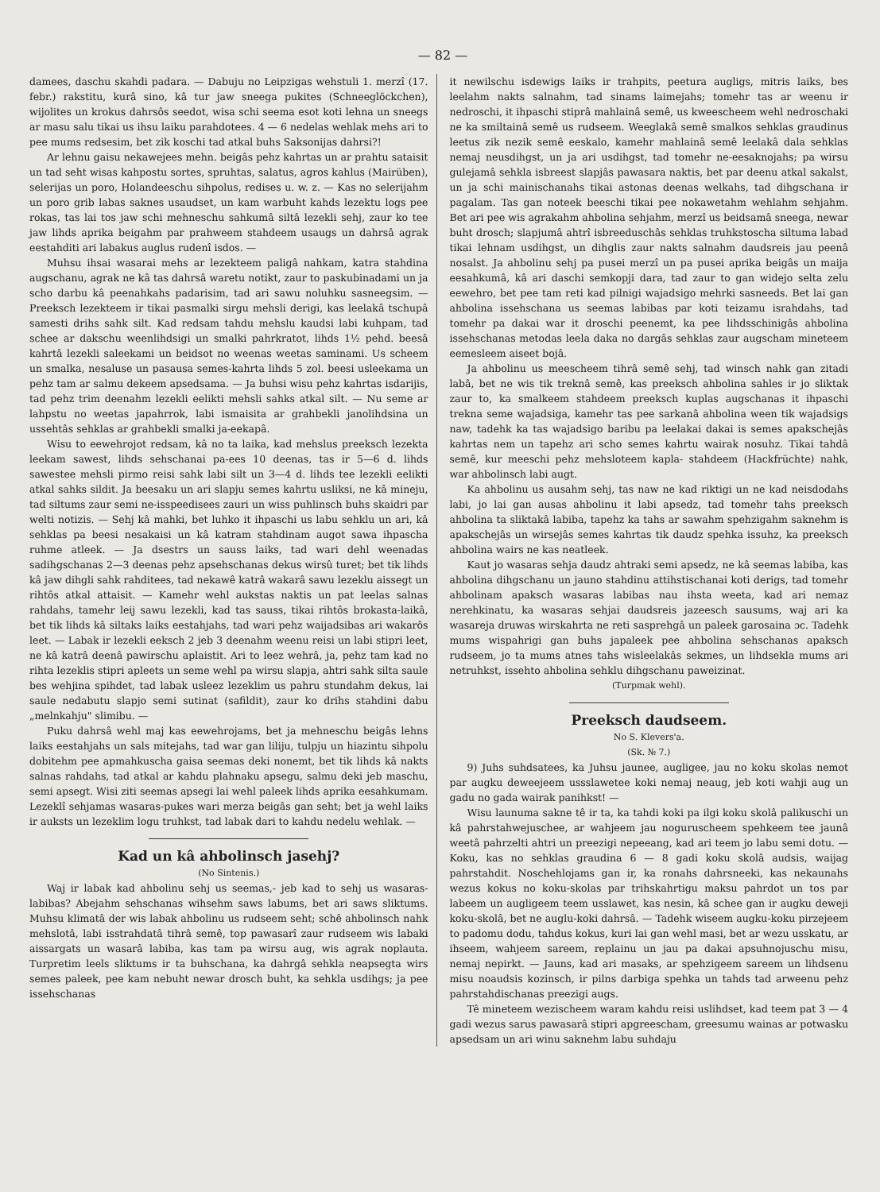— 82 —
damees, daschu skahdi padara. — Dabuju no Leipzigas wehstuli 1. merzî (17. febr.) rakstitu, kurâ sino, kâ tur jaw sneega pukites (Schneeglöckchen), wijolites un krokus dahrsôs seedot, wisa schi seema esot koti lehna un sneegs ar masu salu tikai us ihsu laiku parahdotees. 4 — 6 nedelas wehlak mehs ari to pee mums redsesim, bet zik koschi tad atkal buhs Saksonijas dahrsi?!
Ar lehnu gaisu nekawejees mehn. beigâs pehz kahrtas un ar prahtu sataisit un tad seht wisas kahpostu sortes, spruhtas, salatus, agros kahlus (Mairüben), selerijas un poro, Holandeeschu sihpolus, redises u. w. z. — Kas no selerijahm un poro grib labas saknes usaudset, un kam warbuht kahds lezektu logs pee rokas, tas lai tos jaw schi mehneschu sahkumâ siltâ lezekli sehj, zaur ko tee jaw lihds aprika beigahm par prahweem stahdeem usaugs un dahrsâ agrak eestahditi ari labakus auglus rudenî isdos. —
Muhsu ihsai wasarai mehs ar lezekteem paligâ nahkam, katra stahdina augschanu, agrak ne kâ tas dahrsâ waretu notikt, zaur to paskubinadami un ja scho darbu kâ peenahkahs padarisim, tad ari sawu noluhku sasneegsim. — Preeksch lezekteem ir tikai pasmalki sirgu mehsli derigi, kas leelakâ tschupâ samesti drihs sahk silt. Kad redsam tahdu mehslu kaudsi labi kuhpam, tad schee ar dakschu weenlihdsigi un smalki pahrkratot, lihds 1½ pehd. beesâ kahrtâ lezekli saleekami un beidsot no weenas weetas saminami. Us scheem un smalka, nesaluse un pasausa semes-kahrta lihds 5 zol. beesi usleekama un pehz tam ar salmu dekeem apsedsama. — Ja buhsi wisu pehz kahrtas isdarijis, tad pehz trim deenahm lezekli eelikti mehsli sahks atkal silt. — Nu seme ar lahpstu no weetas japahrrok, labi ismaisita ar grahbekli janolihdsina un ussehtâs sehklas ar grahbekli smalki ja-eekapâ.
Wisu to eewehrojot redsam, kâ no ta laika, kad mehslus preeksch lezekta leekam sawest, lihds sehschanai pa-ees 10 deenas, tas ir 5—6 d. lihds sawestee mehsli pirmo reisi sahk labi silt un 3—4 d. lihds tee lezekli eelikti atkal sahks sildit. Ja beesaku un ari slapju semes kahrtu usliksi, ne kâ mineju, tad siltums zaur semi ne-isspeedisees zauri un wiss puhlinsch buhs skaidri par welti notizis. — Sehj kâ mahki, bet luhko it ihpaschi us labu sehklu un ari, kâ sehklas pa beesi nesakaisi un kâ katram stahdinam augot sawa ihpascha ruhme atleek. — Ja dsestrs un sauss laiks, tad wari dehl weenadas sadihgschanas 2—3 deenas pehz apsehschanas dekus wirsû turet; bet tik lihds kâ jaw dihgli sahk rahditees, tad nekawê katrâ wakarâ sawu lezeklu aissegt un rihtôs atkal attaisit. — Kamehr wehl aukstas naktis un pat leelas salnas rahdahs, tamehr leij sawu lezekli, kad tas sauss, tikai rihtôs brokasta-laikâ, bet tik lihds kâ siltaks laiks eestahjahs, tad wari pehz waijadsibas ari wakarôs leet. — Labak ir lezekli eeksch 2 jeb 3 deenahm weenu reisi un labi stipri leet, ne kâ katrâ deenâ pawirschu aplaistit. Ari to leez wehrâ, ja, pehz tam kad no rihta lezeklis stipri apleets un seme wehl pa wirsu slapja, ahtri sahk silta saule bes wehjina spihdet, tad labak usleez lezeklim us pahru stundahm dekus, lai saule nedabutu slapjo semi sutinat (safildit), zaur ko drihs stahdini dabu „melnkahju" slimibu. —
Puku dahrsâ wehl maj kas eewehrojams, bet ja mehneschu beigâs lehns laiks eestahjahs un sals mitejahs, tad war gan liliju, tulpju un hiazintu sihpolu dobitehm pee apmahkuscha gaisa seemas deki nonemt, bet tik lihds kâ nakts salnas rahdahs, tad atkal ar kahdu plahnaku apsegu, salmu deki jeb maschu, semi apsegt. Wisi ziti seemas apsegi lai wehl paleek lihds aprika eesahkumam. Lezeklî sehjamas wasaras-pukes wari merza beigâs gan seht; bet ja wehl laiks ir auksts un lezeklim logu truhkst, tad labak dari to kahdu nedelu wehlak. —
Kad un kâ ahbolinsch jasehj?
(No Sintenis.)
Waj ir labak kad ahbolinu sehj us seemas,- jeb kad to sehj us wasaras-labibas? Abejahm sehschanas wihsehm saws labums, bet ari saws sliktums. Muhsu klimatâ der wis labak ahbolinu us rudseem seht; schê ahbolinsch nahk mehslotâ, labi isstrahdatâ tihrâ semê, top pawasarî zaur rudseem wis labaki aissargats un wasarâ labiba, kas tam pa wirsu aug, wis agrak noplauta. Turpretim leels sliktums ir ta buhschana, ka dahrgâ sehkla neapsegta wirs semes paleek, pee kam nebuht newar drosch buht, ka sehkla usdihgs; ja pee issehschanas
it newilschu isdewigs laiks ir trahpits, peetura augligs, mitris laiks, bes leelahm nakts salnahm, tad sinams laimejahs; tomehr tas ar weenu ir nedroschi, it ihpaschi stiprâ mahlainâ semê, us kweescheem wehl nedroschaki ne ka smiltainâ semê us rudseem. Weeglakâ semê smalkos sehklas graudinus leetus zik nezik semê eeskalo, kamehr mahlainâ semê leelakâ dala sehklas nemaj neusdihgst, un ja ari usdihgst, tad tomehr ne-eesaknojahs; pa wirsu gulejamâ sehkla isbreest slapjâs pawasara naktis, bet par deenu atkal sakalst, un ja schi mainischanahs tikai astonas deenas welkahs, tad dihgschana ir pagalam. Tas gan noteek beeschi tikai pee nokawetahm wehlahm sehjahm. Bet ari pee wis agrakahm ahbolina sehjahm, merzî us beidsamâ sneega, newar buht drosch; slapjumâ ahtrî isbreeduschâs sehklas truhkstoscha siltuma labad tikai lehnam usdihgst, un dihglis zaur nakts salnahm daudsreis jau peenâ nosalst. Ja ahbolinu sehj pa pusei merzî un pa pusei aprika beigâs un maija eesahkumâ, kâ ari daschi semkopji dara, tad zaur to gan widejo selta zelu eewehro, bet pee tam reti kad pilnigi wajadsigo mehrki sasneeds. Bet lai gan ahbolina issehschana us seemas labibas par koti teizamu israhdahs, tad tomehr pa dakai war it droschi peenemt, ka pee lihdsschinigâs ahbolina issehschanas metodas leela daka no dargâs sehklas zaur augscham mineteem eemesleem aiseet bojâ.
Ja ahbolinu us meescheem tihrâ semê sehj, tad winsch nahk gan zitadi labâ, bet ne wis tik treknâ semê, kas preeksch ahbolina sahles ir jo sliktak zaur to, ka smalkeem stahdeem preeksch kuplas augschanas it ihpaschi trekna seme wajadsiga, kamehr tas pee sarkanâ ahbolina ween tik wajadsigs naw, tadehk ka tas wajadsigo baribu pa leelakai dakai is semes apakschejâs kahrtas nem un tapehz ari scho semes kahrtu wairak nosuhz. Tikai tahdâ semê, kur meeschi pehz mehsloteem kapla- stahdeem (Hackfrüchte) nahk, war ahbolinsch labi augt.
Ka ahbolinu us ausahm sehj, tas naw ne kad riktigi un ne kad neisdodahs labi, jo lai gan ausas ahbolinu it labi apsedz, tad tomehr tahs preeksch ahbolina ta sliktakâ labiba, tapehz ka tahs ar sawahm spehzigahm saknehm is apakschejâs un wirsejâs semes kahrtas tik daudz spehka issuhz, ka preeksch ahbolina wairs ne kas neatleek.
Kaut jo wasaras sehja daudz ahtraki semi apsedz, ne kâ seemas labiba, kas ahbolina dihgschanu un jauno stahdinu attihstischanai koti derigs, tad tomehr ahbolinam apaksch wasaras labibas nau ihsta weeta, kad ari nemaz nerehkinatu, ka wasaras sehjai daudsreis jazeesch sausums, waj ari ka wasareja druwas wirskahrta ne reti sasprehgâ un paleek garosaina ɔc. Tadehk mums wispahrigi gan buhs japaleek pee ahbolina sehschanas apaksch rudseem, jo ta mums atnes tahs wisleelakâs sekmes, un lihdsekla mums ari netruhkst, issehto ahbolina sehklu dihgschanu paweizinat.
(Turpmak wehl).
Preeksch daudseem.
No S. Klevers'a.
(Sk. № 7.)
9) Juhs suhdsatees, ka Juhsu jaunee, augligee, jau no koku skolas nemot par augku deweejeem ussslawetee koki nemaj neaug, jeb koti wahji aug un gadu no gada wairak panihkst! —
Wisu launuma sakne tê ir ta, ka tahdi koki pa ilgi koku skolâ palikuschi un kâ pahrstahwejuschee, ar wahjeem jau noguruscheem spehkeem tee jaunâ weetâ pahrzelti ahtri un preezigi nepeeang, kad ari teem jo labu semi dotu. — Koku, kas no sehklas graudina 6 — 8 gadi koku skolâ audsis, waijag pahrstahdit. Noschehlojams gan ir, ka ronahs dahrsneeki, kas nekaunahs wezus kokus no koku-skolas par trihskahrtigu maksu pahrdot un tos par labeem un augligeem teem usslawet, kas nesin, kâ schee gan ir augku deweji koku-skolâ, bet ne auglu-koki dahrsâ. — Tadehk wiseem augku-koku pirzejeem to padomu dodu, tahdus kokus, kuri lai gan wehl masi, bet ar wezu usskatu, ar ihseem, wahjeem sareem, replainu un jau pa dakai apsuhnojuschu misu, nemaj nepirkt. — Jauns, kad ari masaks, ar spehzigeem sareem un lihdsenu misu noaudsis kozinsch, ir pilns darbiga spehka un tahds tad arweenu pehz pahrstahdischanas preezigi augs.
Tê mineteem wezischeem waram kahdu reisi uslihdset, kad teem pat 3 — 4 gadi wezus sarus pawasarâ stipri apgreescham, greesumu wainas ar potwasku apsedsam un ari winu saknehm labu suhdaju